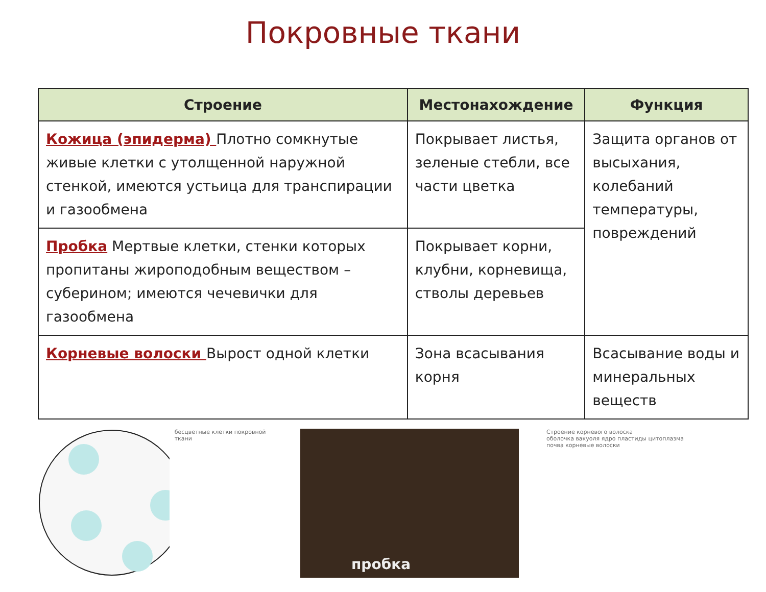Покровные ткани
| Строение | Местонахождение | Функция |
| --- | --- | --- |
| Кожица (эпидерма) Плотно сомкнутые живые клетки с утолщенной наружной стенкой, имеются устьица для транспирации и газообмена | Покрывает листья, зеленые стебли, все части цветка | Защита органов от высыхания, колебаний температуры, повреждений |
| Пробка Мертвые клетки, стенки которых пропитаны жироподобным веществом – суберином; имеются чечевички для газообмена | Покрывает корни, клубни, корневища, стволы деревьев | |
| Корневые волоски Вырост одной клетки | Зона всасывания корня | Всасывание воды и минеральных веществ |
бесцветные клетки покровной ткани
пробка
Строение корневого волоска
оболочка вакуоля ядро пластиды цитоплазма
почва корневые волоски